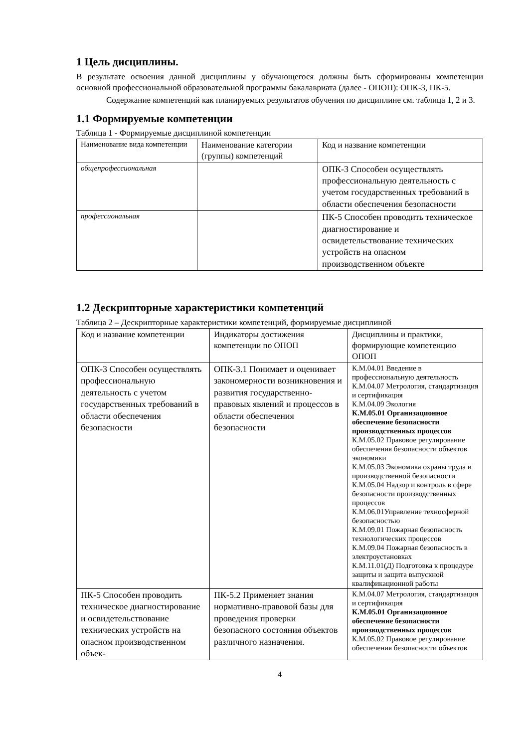1 Цель дисциплины.
В результате освоения данной дисциплины у обучающегося должны быть сформированы компетенции основной профессиональной образовательной программы бакалавриата (далее - ОПОП): ОПК-3, ПК-5.
Содержание компетенций как планируемых результатов обучения по дисциплине см. таблица 1, 2 и 3.
1.1 Формируемые компетенции
Таблица 1 - Формируемые дисциплиной компетенции
| Наименование вида компетенции | Наименование категории (группы) компетенций | Код и название компетенции |
| общепрофессиональная | | ОПК-3 Способен осуществлять профессиональную деятельность с учетом государственных требований в области обеспечения безопасности |
| профессиональная | | ПК-5 Способен проводить техническое диагностирование и освидетельствование технических устройств на опасном производственном объекте |
1.2 Дескрипторные характеристики компетенций
Таблица 2 – Дескрипторные характеристики компетенций, формируемые дисциплиной
| Код и название компетенции | Индикаторы достижения компетенции по ОПОП | Дисциплины и практики, формирующие компетенцию ОПОП |
| ОПК-3 Способен осуществлять профессиональную деятельность с учетом государственных требований в области обеспечения безопасности | ОПК-3.1 Понимает и оценивает закономерности возникновения и развития государственно-правовых явлений и процессов в области обеспечения безопасности | К.М.04.01 Введение в профессиональную деятельность К.М.04.07 Метрология, стандартизация и сертификация К.М.04.09 Экология К.М.05.01 Организационное обеспечение безопасности производственных процессов К.М.05.02 Правовое регулирование обеспечения безопасности объектов экономики К.М.05.03 Экономика охраны труда и производственной безопасности К.М.05.04 Надзор и контроль в сфере безопасности производственных процессов К.М.06.01Управление техносферной безопасностью К.М.09.01 Пожарная безопасность технологических процессов К.М.09.04 Пожарная безопасность в электроустановках К.М.11.01(Д) Подготовка к процедуре защиты и защита выпускной квалификационной работы |
| ПК-5 Способен проводить техническое диагностирование и освидетельствование технических устройств на опасном производственном объек- | ПК-5.2 Применяет знания нормативно-правовой базы для проведения проверки безопасного состояния объектов различного назначения. | К.М.04.07 Метрология, стандартизация и сертификация К.М.05.01 Организационное обеспечение безопасности производственных процессов К.М.05.02 Правовое регулирование обеспечения безопасности объектов |
4